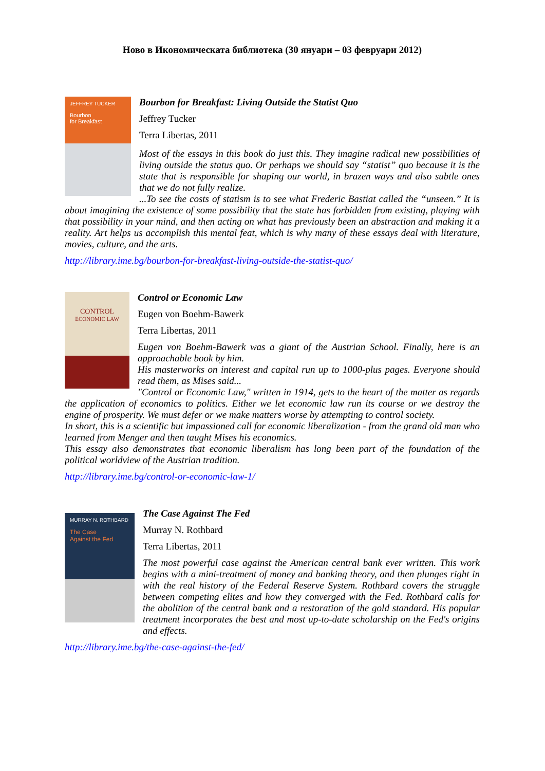Ново в Икономическата библиотека (30 януари – 03 февруари 2012)
JEFFREY TUCKER
Bourbon
for Breakfast
Bourbon for Breakfast: Living Outside the Statist Quo
Jeffrey Tucker
Terra Libertas, 2011
Most of the essays in this book do just this. They imagine radical new possibilities of living outside the status quo. Or perhaps we should say “statist” quo because it is the state that is responsible for shaping our world, in brazen ways and also subtle ones that we do not fully realize.
...To see the costs of statism is to see what Frederic Bastiat called the “unseen.” It is about imagining the existence of some possibility that the state has forbidden from existing, playing with that possibility in your mind, and then acting on what has previously been an abstraction and making it a reality. Art helps us accomplish this mental feat, which is why many of these essays deal with literature, movies, culture, and the arts.
http://library.ime.bg/bourbon-for-breakfast-living-outside-the-statist-quo/
CONTROL
ECONOMIC LAW
Control or Economic Law
Eugen von Boehm-Bawerk
Terra Libertas, 2011
Eugen von Boehm-Bawerk was a giant of the Austrian School. Finally, here is an approachable book by him.
His masterworks on interest and capital run up to 1000-plus pages. Everyone should read them, as Mises said...
"Control or Economic Law," written in 1914, gets to the heart of the matter as regards the application of economics to politics. Either we let economic law run its course or we destroy the engine of prosperity. We must defer or we make matters worse by attempting to control society.
In short, this is a scientific but impassioned call for economic liberalization - from the grand old man who learned from Menger and then taught Mises his economics.
This essay also demonstrates that economic liberalism has long been part of the foundation of the political worldview of the Austrian tradition.
http://library.ime.bg/control-or-economic-law-1/
MURRAY N. ROTHBARD
The Case
Against the Fed
The Case Against The Fed
Murray N. Rothbard
Terra Libertas, 2011
The most powerful case against the American central bank ever written. This work begins with a mini-treatment of money and banking theory, and then plunges right in with the real history of the Federal Reserve System. Rothbard covers the struggle between competing elites and how they converged with the Fed. Rothbard calls for the abolition of the central bank and a restoration of the gold standard. His popular treatment incorporates the best and most up-to-date scholarship on the Fed's origins and effects.
http://library.ime.bg/the-case-against-the-fed/